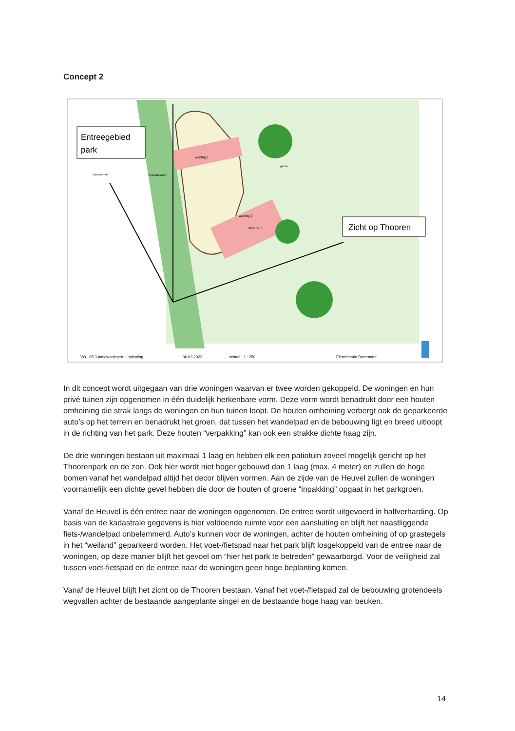Concept 2
woning 1
woning 2
woning 3
gazon
bosplantsoen
schapenhek
Entreegebied
park
Zicht op Thooren
VO . 05 3 patiowoningen - inplanting
30.03.2022
schaal : 1 : 250
Eierenmarkt Roermond
In dit concept wordt uitgegaan van drie woningen waarvan er twee worden gekoppeld. De woningen en hun privé tuinen zijn opgenomen in één duidelijk herkenbare vorm. Deze vorm wordt benadrukt door een houten omheining die strak langs de woningen en hun tuinen loopt. De houten omheining verbergt ook de geparkeerde auto’s op het terrein en benadrukt het groen, dat tussen het wandelpad en de bebouwing ligt en breed uitloopt in de richting van het park. Deze houten “verpakking” kan ook een strakke dichte haag zijn.
De drie woningen bestaan uit maximaal 1 laag en hebben elk een patiotuin zoveel mogelijk gericht op het Thoorenpark en de zon. Ook hier wordt niet hoger gebouwd dan 1 laag (max. 4 meter) en zullen de hoge bomen vanaf het wandelpad altijd het decor blijven vormen. Aan de zijde van de Heuvel zullen de woningen voornamelijk een dichte gevel hebben die door de houten of groene “inpakking” opgaat in het parkgroen.
Vanaf de Heuvel is één entree naar de woningen opgenomen. De entree wordt uitgevoerd in halfverharding. Op basis van de kadastrale gegevens is hier voldoende ruimte voor een aansluiting en blijft het naastliggende fiets-/wandelpad onbelemmerd. Auto’s kunnen voor de woningen, achter de houten omheining of op grastegels in het “weiland” geparkeerd worden. Het voet-/fietspad naar het park blijft losgekoppeld van de entree naar de woningen, op deze manier blijft het gevoel om “hier het park te betreden” gewaarborgd. Voor de veiligheid zal tussen voet-fietspad en de entree naar de woningen geen hoge beplanting komen.
Vanaf de Heuvel blijft het zicht op de Thooren bestaan. Vanaf het voet-/fietspad zal de bebouwing grotendeels wegvallen achter de bestaande aangeplante singel en de bestaande hoge haag van beuken.
14